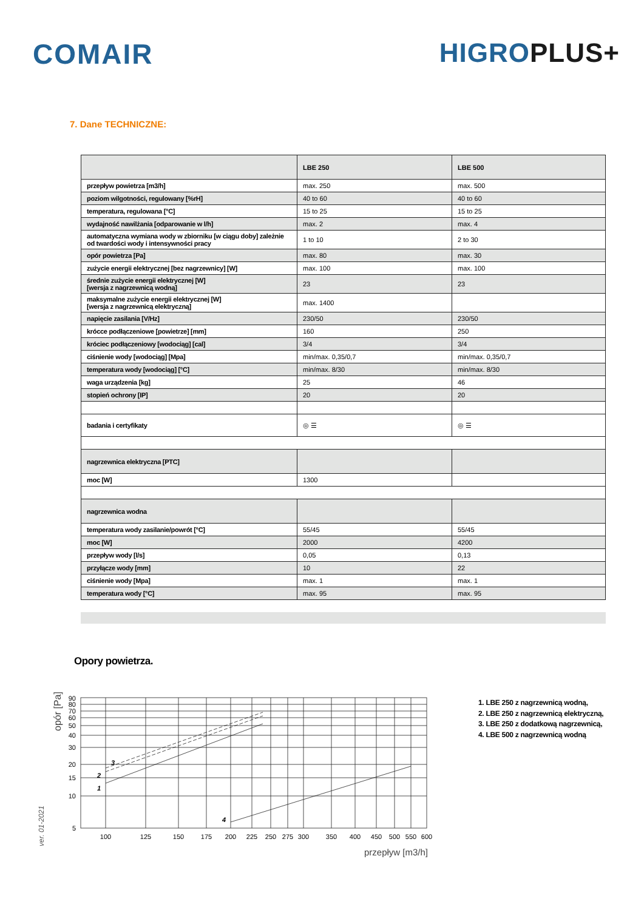COMAIR HIGROPLUS+
7. Dane TECHNICZNE:
| | LBE 250 | LBE 500 |
| --- | --- | --- |
| przepływ powietrza [m3/h] | max. 250 | max. 500 |
| poziom wilgotności, regulowany [%rH] | 40 to 60 | 40 to 60 |
| temperatura, regulowana [°C] | 15 to 25 | 15 to 25 |
| wydajność nawilżania [odparowanie w l/h] | max. 2 | max. 4 |
| automatyczna wymiana wody w zbiorniku [w ciągu doby] zależnie od twardości wody i intensywności pracy | 1 to 10 | 2 to 30 |
| opór powietrza [Pa] | max. 80 | max. 30 |
| zużycie energii elektrycznej [bez nagrzewnicy] [W] | max. 100 | max. 100 |
| średnie zużycie energii elektrycznej [W] [wersja z nagrzewnicą wodną] | 23 | 23 |
| maksymalne zużycie energii elektrycznej [W] [wersja z nagrzewnicą elektryczną] | max. 1400 | |
| napięcie zasilania [V/Hz] | 230/50 | 230/50 |
| krócce podłączeniowe [powietrze] [mm] | 160 | 250 |
| króciec podłączeniowy [wodociąg] [cal] | 3/4 | 3/4 |
| ciśnienie wody [wodociąg] [Mpa] | min/max. 0,35/0,7 | min/max. 0,35/0,7 |
| temperatura wody [wodociąg] [°C] | min/max. 8/30 | min/max. 8/30 |
| waga urządzenia [kg] | 25 | 46 |
| stopień ochrony [IP] | 20 | 20 |
| badania i certyfikaty | ◎ ☰ | ◎ ☰ |
| nagrzewnica elektryczna [PTC] | | |
| moc [W] | 1300 | |
| nagrzewnica wodna | | |
| temperatura wody zasilanie/powrót [°C] | 55/45 | 55/45 |
| moc [W] | 2000 | 4200 |
| przepływ wody [l/s] | 0,05 | 0,13 |
| przyłącze wody [mm] | 10 | 22 |
| ciśnienie wody [Mpa] | max. 1 | max. 1 |
| temperatura wody [°C] | max. 95 | max. 95 |
Opory powietrza.
opór [Pa]
ver. 01-2021
90
80
70
60
50
40
30
20
15
10
5
100
125
150
175
200
225
250
275
300
350
400
450
500
550
600
1
2
3
4
przepływ [m3/h]
1. LBE 250 z nagrzewnicą wodną,
2. LBE 250 z nagrzewnicą elektryczną,
3. LBE 250 z dodatkową nagrzewnicą,
4. LBE 500 z nagrzewnicą wodną